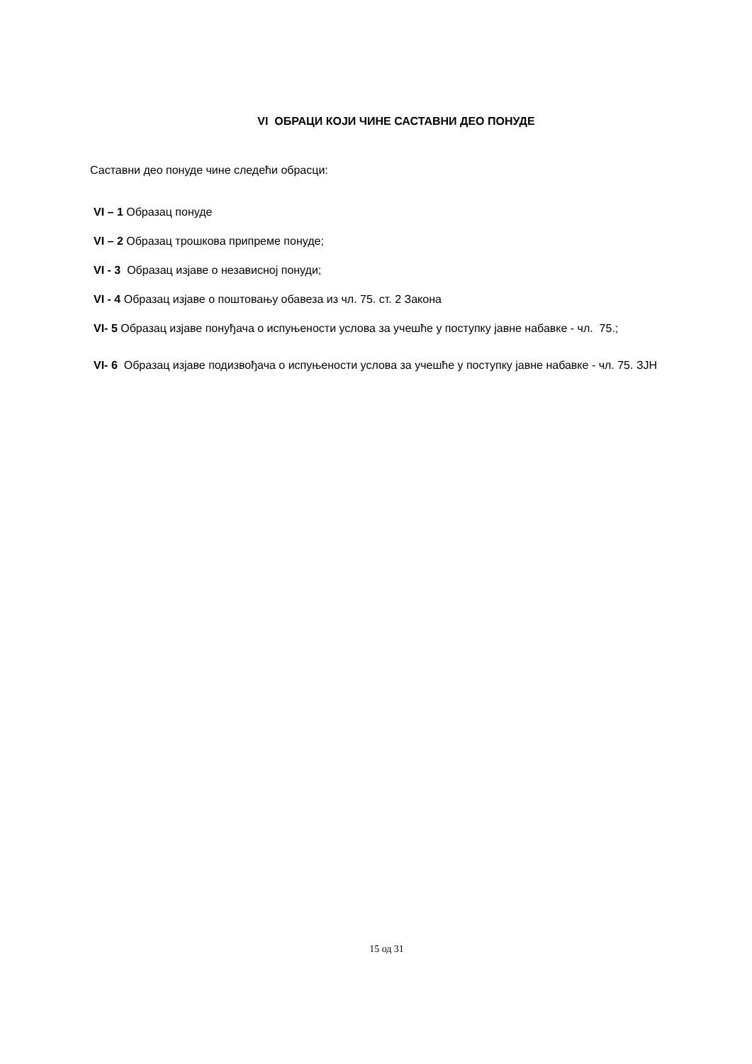VI ОБРАЦИ КОЈИ ЧИНЕ САСТАВНИ ДЕО ПОНУДЕ
Саставни део понуде чине следећи обрасци:
VI – 1 Образац понуде
VI – 2 Образац трошкова припреме понуде;
VI - 3 Образац изјаве о независној понуди;
VI - 4 Образац изјаве о поштовању обавеза из чл. 75. ст. 2 Закона
VI- 5 Образац изјаве понуђача о испуњености услова за учешће у поступку јавне набавке - чл. 75.;
VI- 6 Образац изјаве подизвођача о испуњености услова за учешће у поступку јавне набавке - чл. 75. ЗЈН
15 од 31